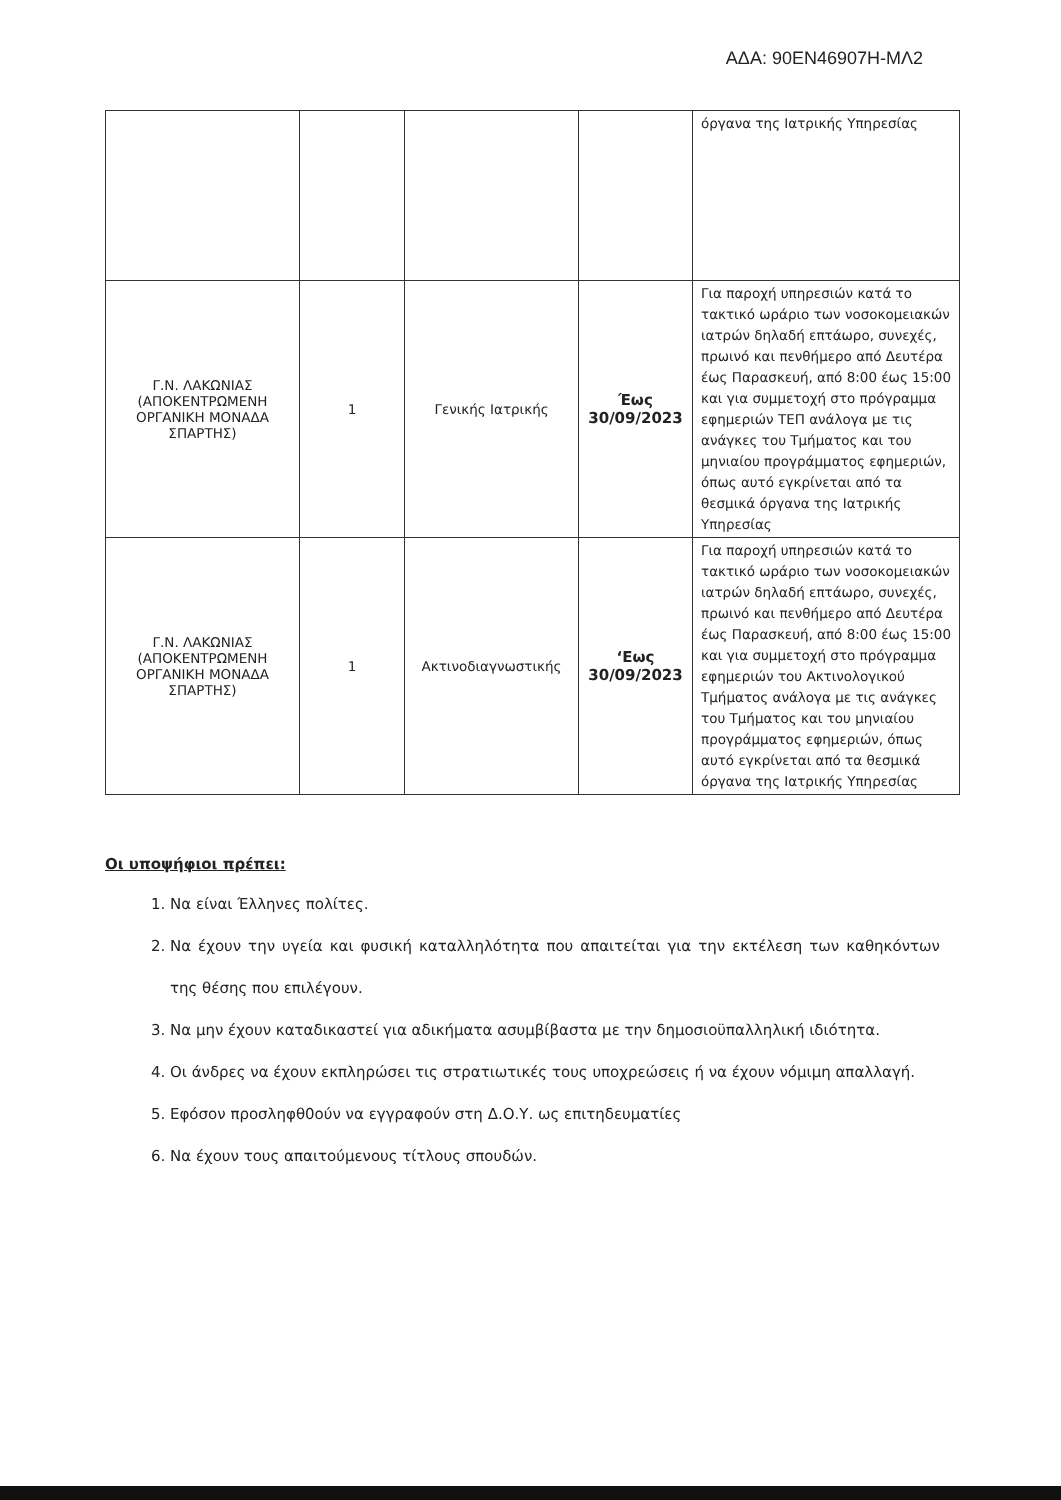ΑΔΑ: 90ΕΝ46907Η-ΜΛ2
| | | | | όργανα της Ιατρικής Υπηρεσίας |
| Γ.Ν. ΛΑΚΩΝΙΑΣ (ΑΠΟΚΕΝΤΡΩΜΕΝΗ ΟΡΓΑΝΙΚΗ ΜΟΝΑΔΑ ΣΠΑΡΤΗΣ) | 1 | Γενικής Ιατρικής | Έως 30/09/2023 | Για παροχή υπηρεσιών κατά το τακτικό ωράριο των νοσοκομειακών ιατρών δηλαδή επτάωρο, συνεχές, πρωινό και πενθήμερο από Δευτέρα έως Παρασκευή, από 8:00 έως 15:00 και για συμμετοχή στο πρόγραμμα εφημεριών ΤΕΠ ανάλογα με τις ανάγκες του Τμήματος και του μηνιαίου προγράμματος εφημεριών, όπως αυτό εγκρίνεται από τα θεσμικά όργανα της Ιατρικής Υπηρεσίας |
| Γ.Ν. ΛΑΚΩΝΙΑΣ (ΑΠΟΚΕΝΤΡΩΜΕΝΗ ΟΡΓΑΝΙΚΗ ΜΟΝΑΔΑ ΣΠΑΡΤΗΣ) | 1 | Ακτινοδιαγνωστικής | ‘Εως 30/09/2023 | Για παροχή υπηρεσιών κατά το τακτικό ωράριο των νοσοκομειακών ιατρών δηλαδή επτάωρο, συνεχές, πρωινό και πενθήμερο από Δευτέρα έως Παρασκευή, από 8:00 έως 15:00 και για συμμετοχή στο πρόγραμμα εφημεριών του Ακτινολογικού Τμήματος ανάλογα με τις ανάγκες του Τμήματος και του μηνιαίου προγράμματος εφημεριών, όπως αυτό εγκρίνεται από τα θεσμικά όργανα της Ιατρικής Υπηρεσίας |
Οι υποψήφιοι πρέπει:
1. Να είναι Έλληνες πολίτες.
2. Να έχουν την υγεία και φυσική καταλληλότητα που απαιτείται για την εκτέλεση των καθηκόντων της θέσης που επιλέγουν.
3. Να μην έχουν καταδικαστεί για αδικήματα ασυμβίβαστα με την δημοσιοϋπαλληλική ιδιότητα.
4. Οι άνδρες να έχουν εκπληρώσει τις στρατιωτικές τους υποχρεώσεις ή να έχουν νόμιμη απαλλαγή.
5. Εφόσον προσληφθ0ούν να εγγραφούν στη Δ.Ο.Υ. ως επιτηδευματίες
6. Να έχουν τους απαιτούμενους τίτλους σπουδών.